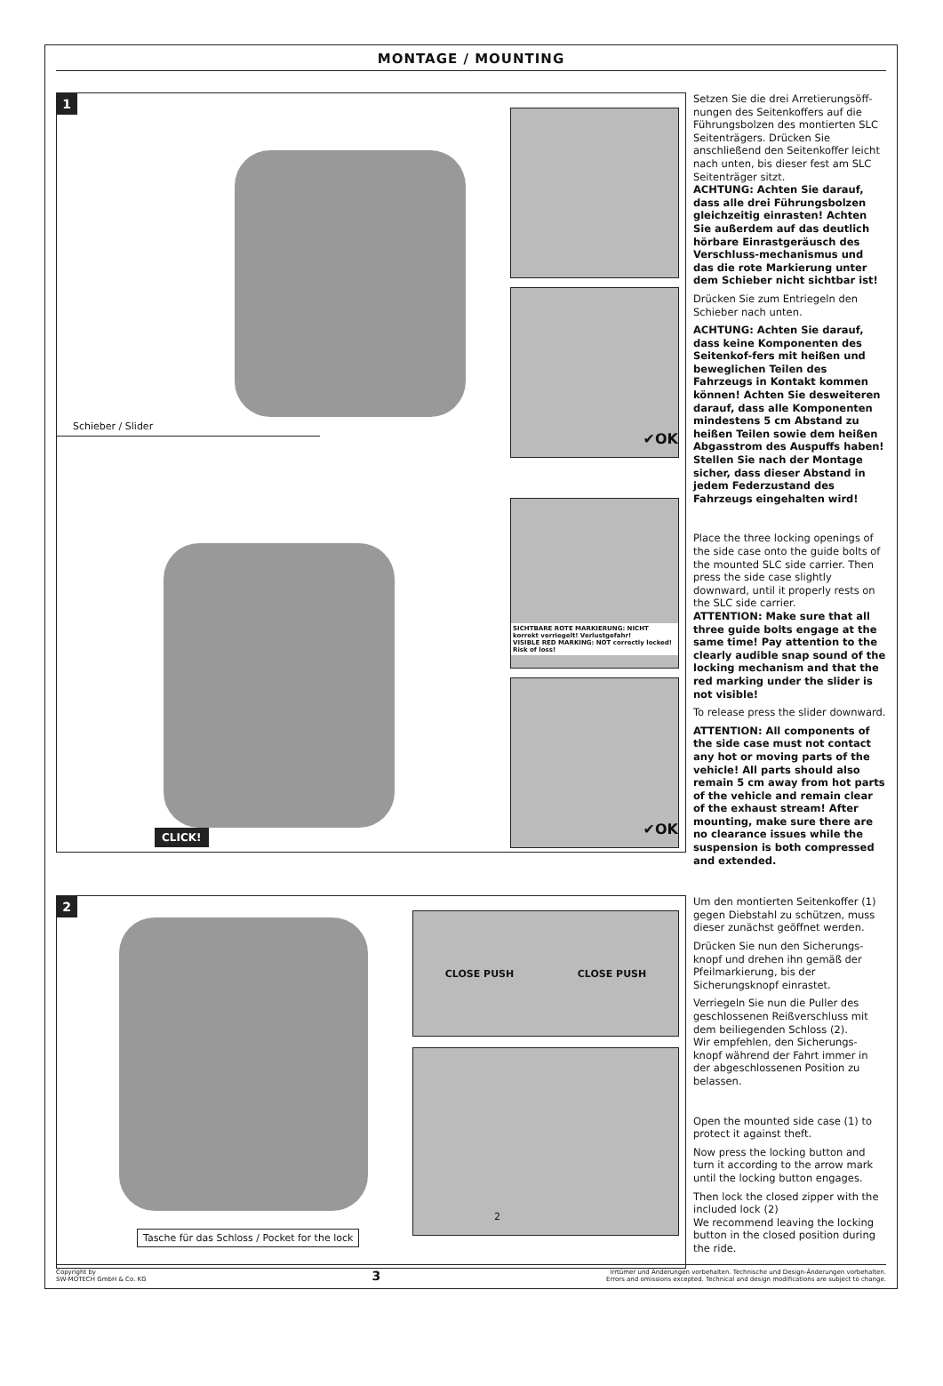MONTAGE / MOUNTING
1
Schieber / Slider
CLICK!
✔OK
SICHTBARE ROTE MARKIERUNG: NICHT korrekt verriegelt! Verlustgefahr!
VISIBLE RED MARKING: NOT correctly locked! Risk of loss!
✔OK
Setzen Sie die drei Arretierungsöff-nungen des Seitenkoffers auf die Führungsbolzen des montierten SLC Seitenträgers. Drücken Sie anschließend den Seitenkoffer leicht nach unten, bis dieser fest am SLC Seitenträger sitzt.
ACHTUNG: Achten Sie darauf, dass alle drei Führungsbolzen gleichzeitig einrasten! Achten Sie außerdem auf das deutlich hörbare Einrastgeräusch des Verschluss-mechanismus und das die rote Markierung unter dem Schieber nicht sichtbar ist!
Drücken Sie zum Entriegeln den Schieber nach unten.
ACHTUNG: Achten Sie darauf, dass keine Komponenten des Seitenkof-fers mit heißen und beweglichen Teilen des Fahrzeugs in Kontakt kommen können! Achten Sie desweiteren darauf, dass alle Komponenten mindestens 5 cm Abstand zu heißen Teilen sowie dem heißen Abgasstrom des Auspuffs haben! Stellen Sie nach der Montage sicher, dass dieser Abstand in jedem Federzustand des Fahrzeugs eingehalten wird!
Place the three locking openings of the side case onto the guide bolts of the mounted SLC side carrier. Then press the side case slightly downward, until it properly rests on the SLC side carrier.
ATTENTION: Make sure that all three guide bolts engage at the same time! Pay attention to the clearly audible snap sound of the locking mechanism and that the red marking under the slider is not visible!
To release press the slider downward.
ATTENTION: All components of the side case must not contact any hot or moving parts of the vehicle! All parts should also remain 5 cm away from hot parts of the vehicle and remain clear of the exhaust stream! After mounting, make sure there are no clearance issues while the suspension is both compressed and extended.
2
Tasche für das Schloss / Pocket for the lock
CLOSE PUSH CLOSE PUSH
2
Um den montierten Seitenkoffer (1) gegen Diebstahl zu schützen, muss dieser zunächst geöffnet werden.
Drücken Sie nun den Sicherungs-knopf und drehen ihn gemäß der Pfeilmarkierung, bis der Sicherungsknopf einrastet.
Verriegeln Sie nun die Puller des geschlossenen Reißverschluss mit dem beiliegenden Schloss (2).
Wir empfehlen, den Sicherungs-knopf während der Fahrt immer in der abgeschlossenen Position zu belassen.
Open the mounted side case (1) to protect it against theft.
Now press the locking button and turn it according to the arrow mark until the locking button engages.
Then lock the closed zipper with the included lock (2)
We recommend leaving the locking button in the closed position during the ride.
Copyright by
SW-MOTECH GmbH & Co. KG
3
Irrtümer und Änderungen vorbehalten. Technische und Design-Änderungen vorbehalten.
Errors and omissions excepted. Technical and design modifications are subject to change.